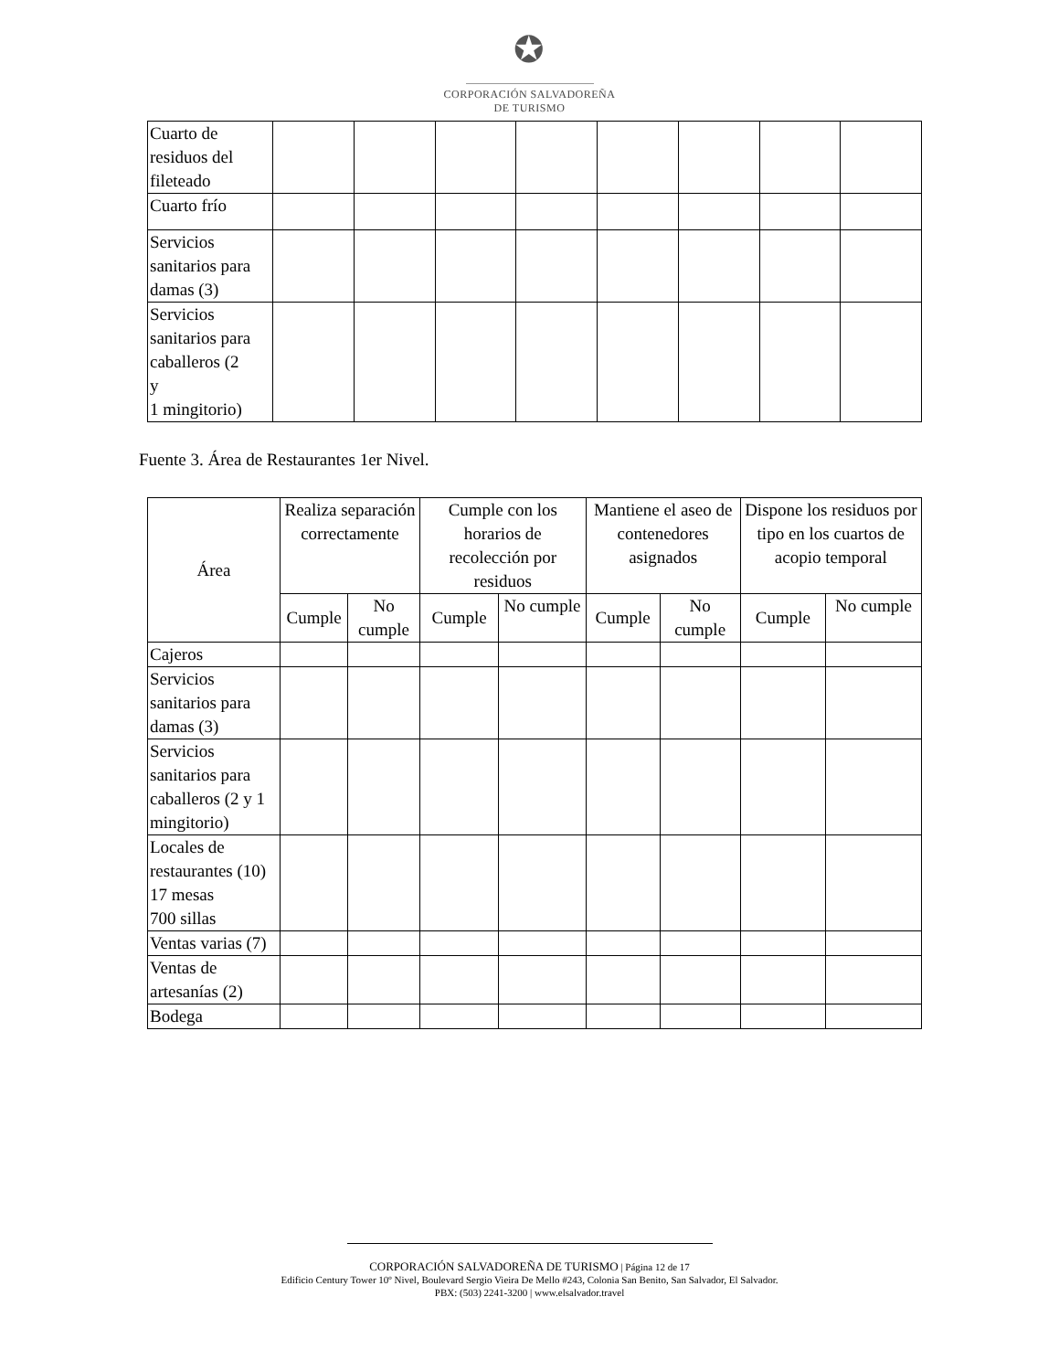✪
CORPORACIÓN SALVADOREÑA
DE TURISMO
| Cuarto de residuos del fileteado | | | | | | | | |
| Cuarto frío | | | | | | | | |
| Servicios sanitarios para damas (3) | | | | | | | | |
| Servicios sanitarios para caballeros (2 y 1 mingitorio) | | | | | | | | |
Fuente 3. Área de Restaurantes 1er Nivel.
| Área | Realiza separación correctamente | | Cumple con los horarios de recolección por residuos | | Mantiene el aseo de contenedores asignados | | Dispone los residuos por tipo en los cuartos de acopio temporal | |
| --- | --- | --- | --- | --- | --- | --- | --- | --- |
| | Cumple | No cumple | Cumple | No cumple | Cumple | No cumple | Cumple | No cumple |
| Cajeros | | | | | | | | |
| Servicios sanitarios para damas (3) | | | | | | | | |
| Servicios sanitarios para caballeros (2 y 1 mingitorio) | | | | | | | | |
| Locales de restaurantes (10) 17 mesas 700 sillas | | | | | | | | |
| Ventas varias (7) | | | | | | | | |
| Ventas de artesanías (2) | | | | | | | | |
| Bodega | | | | | | | | |
CORPORACIÓN SALVADOREÑA DE TURISMO | Página 12 de 17
Edificio Century Tower 10º Nivel, Boulevard Sergio Vieira De Mello #243, Colonia San Benito, San Salvador, El Salvador.
PBX: (503) 2241-3200 | www.elsalvador.travel